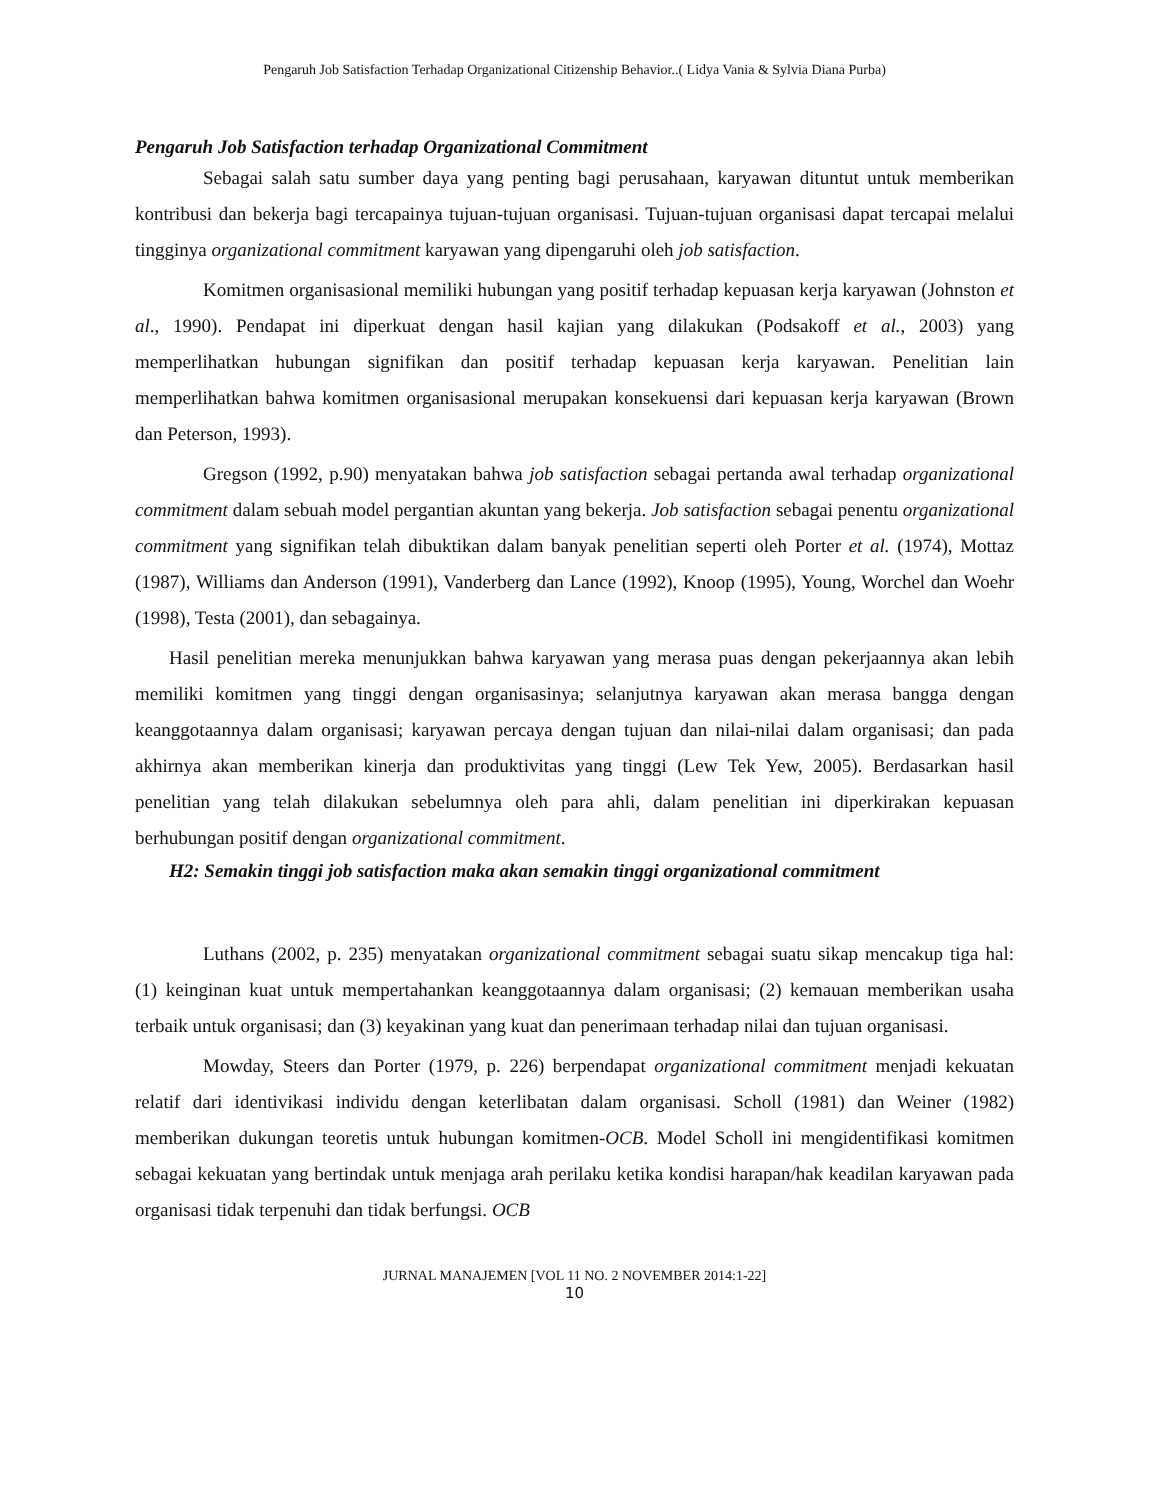Pengaruh Job Satisfaction Terhadap Organizational Citizenship Behavior..( Lidya Vania & Sylvia Diana Purba)
Pengaruh Job Satisfaction terhadap Organizational Commitment
Sebagai salah satu sumber daya yang penting bagi perusahaan, karyawan dituntut untuk memberikan kontribusi dan bekerja bagi tercapainya tujuan-tujuan organisasi. Tujuan-tujuan organisasi dapat tercapai melalui tingginya organizational commitment karyawan yang dipengaruhi oleh job satisfaction.
Komitmen organisasional memiliki hubungan yang positif terhadap kepuasan kerja karyawan (Johnston et al., 1990). Pendapat ini diperkuat dengan hasil kajian yang dilakukan (Podsakoff et al., 2003) yang memperlihatkan hubungan signifikan dan positif terhadap kepuasan kerja karyawan. Penelitian lain memperlihatkan bahwa komitmen organisasional merupakan konsekuensi dari kepuasan kerja karyawan (Brown dan Peterson, 1993).
Gregson (1992, p.90) menyatakan bahwa job satisfaction sebagai pertanda awal terhadap organizational commitment dalam sebuah model pergantian akuntan yang bekerja. Job satisfaction sebagai penentu organizational commitment yang signifikan telah dibuktikan dalam banyak penelitian seperti oleh Porter et al. (1974), Mottaz (1987), Williams dan Anderson (1991), Vanderberg dan Lance (1992), Knoop (1995), Young, Worchel dan Woehr (1998), Testa (2001), dan sebagainya.
Hasil penelitian mereka menunjukkan bahwa karyawan yang merasa puas dengan pekerjaannya akan lebih memiliki komitmen yang tinggi dengan organisasinya; selanjutnya karyawan akan merasa bangga dengan keanggotaannya dalam organisasi; karyawan percaya dengan tujuan dan nilai-nilai dalam organisasi; dan pada akhirnya akan memberikan kinerja dan produktivitas yang tinggi (Lew Tek Yew, 2005). Berdasarkan hasil penelitian yang telah dilakukan sebelumnya oleh para ahli, dalam penelitian ini diperkirakan kepuasan berhubungan positif dengan organizational commitment.
H2: Semakin tinggi job satisfaction maka akan semakin tinggi organizational commitment
Luthans (2002, p. 235) menyatakan organizational commitment sebagai suatu sikap mencakup tiga hal: (1) keinginan kuat untuk mempertahankan keanggotaannya dalam organisasi; (2) kemauan memberikan usaha terbaik untuk organisasi; dan (3) keyakinan yang kuat dan penerimaan terhadap nilai dan tujuan organisasi.
Mowday, Steers dan Porter (1979, p. 226) berpendapat organizational commitment menjadi kekuatan relatif dari identivikasi individu dengan keterlibatan dalam organisasi. Scholl (1981) dan Weiner (1982) memberikan dukungan teoretis untuk hubungan komitmen-OCB. Model Scholl ini mengidentifikasi komitmen sebagai kekuatan yang bertindak untuk menjaga arah perilaku ketika kondisi harapan/hak keadilan karyawan pada organisasi tidak terpenuhi dan tidak berfungsi. OCB
JURNAL MANAJEMEN [VOL 11 NO. 2 NOVEMBER 2014:1-22]
10